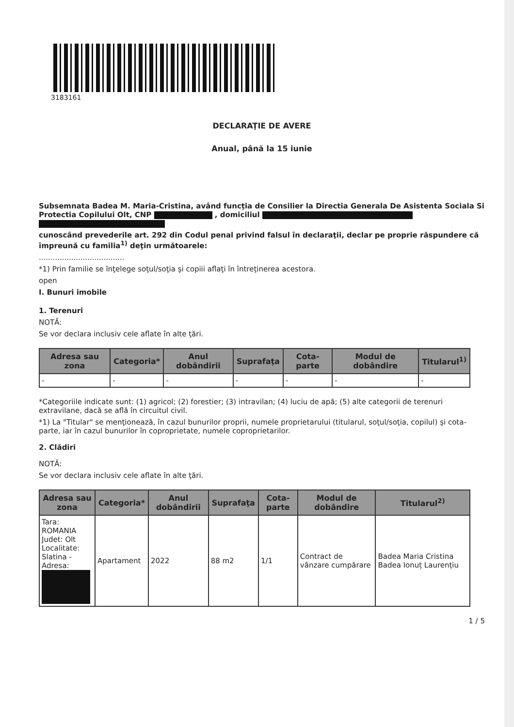3183161
DECLARAŢIE DE AVERE
Anual, până la 15 iunie
Subsemnata Badea M. Maria-Cristina, având funcţia de Consilier la Directia Generala De Asistenta Sociala Si Protectia Copilului Olt, CNP , domiciliul
cunoscând prevederile art. 292 din Codul penal privind falsul în declaraţii, declar pe proprie răspundere că împreună cu familia<sup>1)</sup> deţin următoarele:
.....................................
*1) Prin familie se înţelege soţul/soţia şi copiii aflaţi în întreţinerea acestora.
open
I. Bunuri imobile
1. Terenuri
NOTĂ:
Se vor declara inclusiv cele aflate în alte ţări.
| Adresa sau zona | Categoria* | Anul dobândirii | Suprafaţa | Cota-parte | Modul de dobândire | Titularul<sup>1)</sup> |
| --- | --- | --- | --- | --- | --- | --- |
| - | - | - | - | - | - | - |
*Categoriile indicate sunt: (1) agricol; (2) forestier; (3) intravilan; (4) luciu de apă; (5) alte categorii de terenuri extravilane, dacă se află în circuitul civil.
*1) La "Titular" se menţionează, în cazul bunurilor proprii, numele proprietarului (titularul, soţul/soţia, copilul) şi cota-parte, iar în cazul bunurilor în coproprietate, numele coproprietarilor.
2. Clădiri
NOTĂ:
Se vor declara inclusiv cele aflate în alte ţări.
| Adresa sau zona | Categoria* | Anul dobândirii | Suprafaţa | Cota-parte | Modul de dobândire | Titularul<sup>2)</sup> |
| --- | --- | --- | --- | --- | --- | --- |
| Tara: ROMANIA Judet: Olt Localitate: Slatina - Adresa: | Apartament | 2022 | 88 m2 | 1/1 | Contract de vânzare cumpărare | Badea Maria Cristina Badea Ionuț Laurențiu |
1 / 5